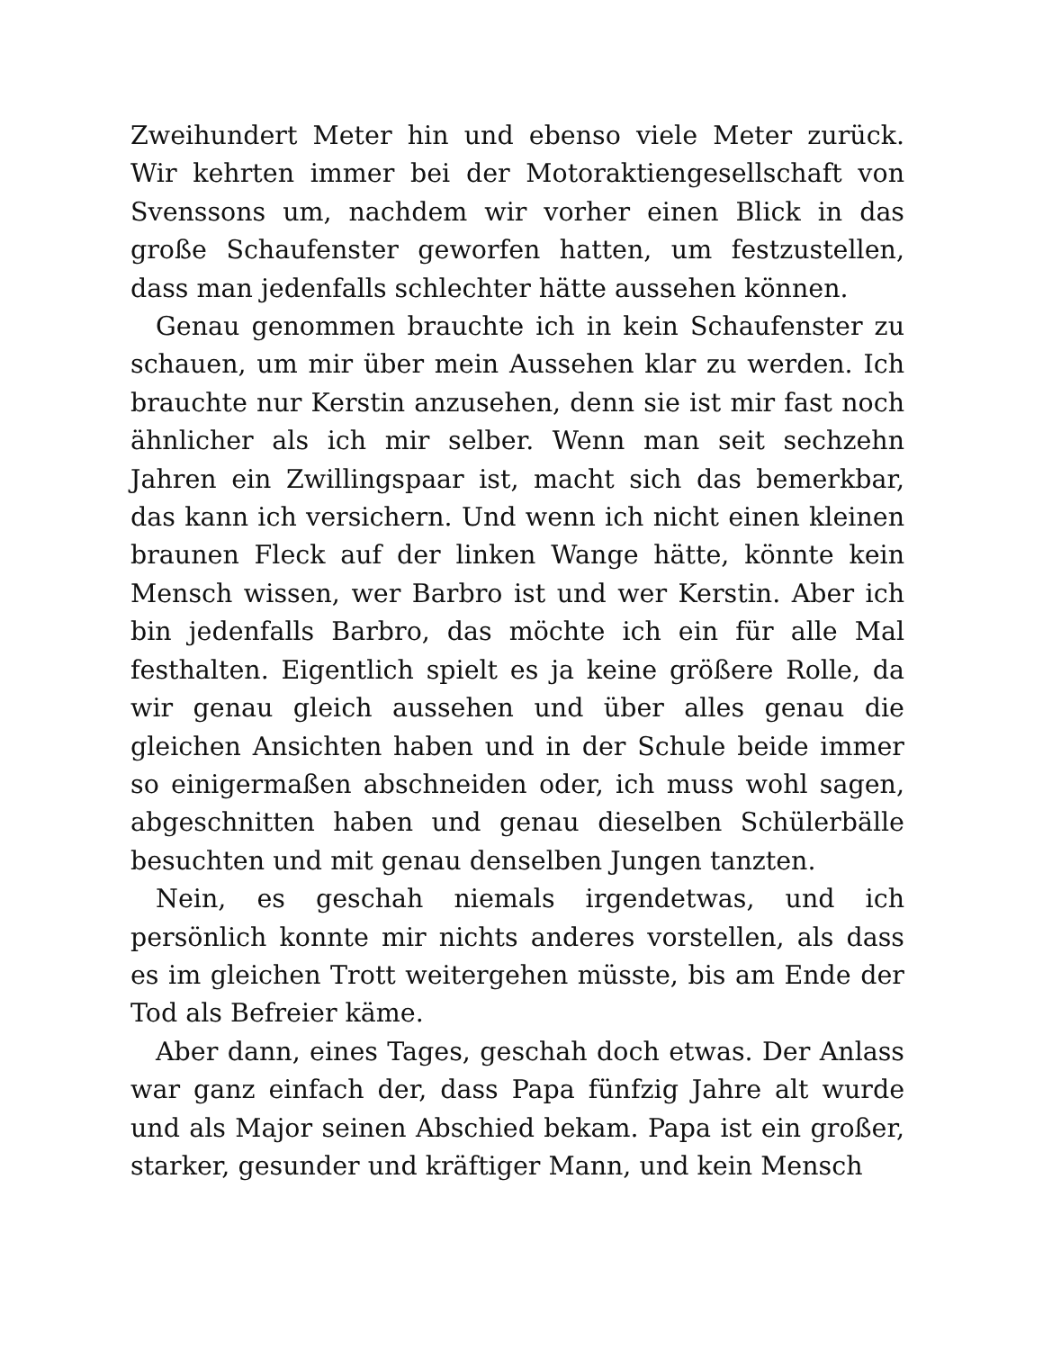Zweihundert Meter hin und ebenso viele Meter zurück. Wir kehrten immer bei der Motoraktiengesellschaft von Svenssons um, nachdem wir vorher einen Blick in das große Schaufenster geworfen hatten, um festzustellen, dass man jedenfalls schlechter hätte aussehen können.
Genau genommen brauchte ich in kein Schaufenster zu schauen, um mir über mein Aussehen klar zu werden. Ich brauchte nur Kerstin anzusehen, denn sie ist mir fast noch ähnlicher als ich mir selber. Wenn man seit sechzehn Jahren ein Zwillingspaar ist, macht sich das bemerkbar, das kann ich versichern. Und wenn ich nicht einen kleinen braunen Fleck auf der linken Wange hätte, könnte kein Mensch wissen, wer Barbro ist und wer Kerstin. Aber ich bin jedenfalls Barbro, das möchte ich ein für alle Mal festhalten. Eigentlich spielt es ja keine größere Rolle, da wir genau gleich aussehen und über alles genau die gleichen Ansichten haben und in der Schule beide immer so einigermaßen abschneiden oder, ich muss wohl sagen, abgeschnitten haben und genau dieselben Schülerbälle besuchten und mit genau denselben Jungen tanzten.
Nein, es geschah niemals irgendetwas, und ich persönlich konnte mir nichts anderes vorstellen, als dass es im gleichen Trott weitergehen müsste, bis am Ende der Tod als Befreier käme.
Aber dann, eines Tages, geschah doch etwas. Der Anlass war ganz einfach der, dass Papa fünfzig Jahre alt wurde und als Major seinen Abschied bekam. Papa ist ein großer, starker, gesunder und kräftiger Mann, und kein Mensch